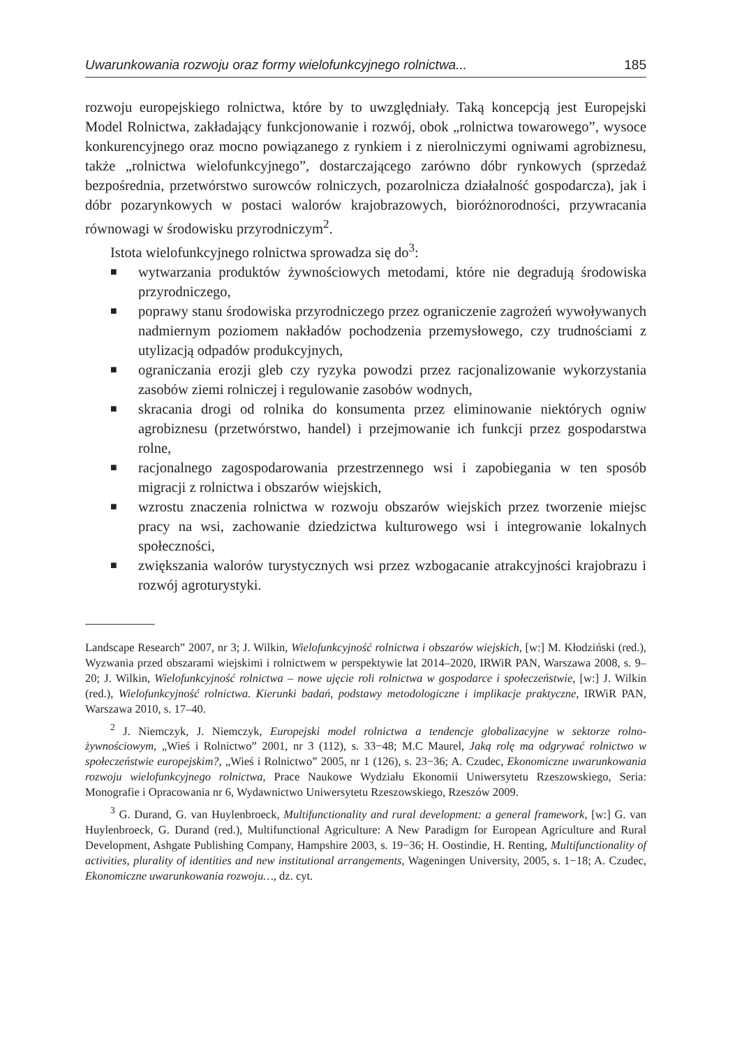Uwarunkowania rozwoju oraz formy wielofunkcyjnego rolnictwa... 185
rozwoju europejskiego rolnictwa, które by to uwzględniały. Taką koncepcją jest Europejski Model Rolnictwa, zakładający funkcjonowanie i rozwój, obok „rolnictwa towarowego”, wysoce konkurencyjnego oraz mocno powiązanego z rynkiem i z nierolniczymi ogniwami agrobiznesu, także „rolnictwa wielofunkcyjnego”, dostarczającego zarówno dóbr rynkowych (sprzedaż bezpośrednia, przetwórstwo surowców rolniczych, pozarolnicza działalność gospodarcza), jak i dóbr pozarynkowych w postaci walorów krajobrazowych, bioróżnorodności, przywracania równowagi w środowisku przyrodniczym<sup>2</sup>.
Istota wielofunkcyjnego rolnictwa sprowadza się do<sup>3</sup>:
■ wytwarzania produktów żywnościowych metodami, które nie degradują środowiska przyrodniczego,
■ poprawy stanu środowiska przyrodniczego przez ograniczenie zagrożeń wywoływanych nadmiernym poziomem nakładów pochodzenia przemysłowego, czy trudnościami z utylizacją odpadów produkcyjnych,
■ ograniczania erozji gleb czy ryzyka powodzi przez racjonalizowanie wykorzystania zasobów ziemi rolniczej i regulowanie zasobów wodnych,
■ skracania drogi od rolnika do konsumenta przez eliminowanie niektórych ogniw agrobiznesu (przetwórstwo, handel) i przejmowanie ich funkcji przez gospodarstwa rolne,
■ racjonalnego zagospodarowania przestrzennego wsi i zapobiegania w ten sposób migracji z rolnictwa i obszarów wiejskich,
■ wzrostu znaczenia rolnictwa w rozwoju obszarów wiejskich przez tworzenie miejsc pracy na wsi, zachowanie dziedzictwa kulturowego wsi i integrowanie lokalnych społeczności,
■ zwiększania walorów turystycznych wsi przez wzbogacanie atrakcyjności krajobrazu i rozwój agroturystyki.
Landscape Research” 2007, nr 3; J. Wilkin, Wielofunkcyjność rolnictwa i obszarów wiejskich, [w:] M. Kłodziński (red.), Wyzwania przed obszarami wiejskimi i rolnictwem w perspektywie lat 2014–2020, IRWiR PAN, Warszawa 2008, s. 9–20; J. Wilkin, Wielofunkcyjność rolnictwa – nowe ujęcie roli rolnictwa w gospodarce i społeczeństwie, [w:] J. Wilkin (red.), Wielofunkcyjność rolnictwa. Kierunki badań, podstawy metodologiczne i implikacje praktyczne, IRWiR PAN, Warszawa 2010, s. 17–40.
<sup>2</sup> J. Niemczyk, J. Niemczyk, Europejski model rolnictwa a tendencje globalizacyjne w sektorze rolno-żywnościowym, „Wieś i Rolnictwo” 2001, nr 3 (112), s. 33−48; M.C Maurel, Jaką rolę ma odgrywać rolnictwo w społeczeństwie europejskim?, „Wieś i Rolnictwo” 2005, nr 1 (126), s. 23−36; A. Czudec, Ekonomiczne uwarunkowania rozwoju wielofunkcyjnego rolnictwa, Prace Naukowe Wydziału Ekonomii Uniwersytetu Rzeszowskiego, Seria: Monografie i Opracowania nr 6, Wydawnictwo Uniwersytetu Rzeszowskiego, Rzeszów 2009.
<sup>3</sup> G. Durand, G. van Huylenbroeck, Multifunctionality and rural development: a general framework, [w:] G. van Huylenbroeck, G. Durand (red.), Multifunctional Agriculture: A New Paradigm for European Agriculture and Rural Development, Ashgate Publishing Company, Hampshire 2003, s. 19−36; H. Oostindie, H. Renting, Multifunctionality of activities, plurality of identities and new institutional arrangements, Wageningen University, 2005, s. 1−18; A. Czudec, Ekonomiczne uwarunkowania rozwoju…, dz. cyt.